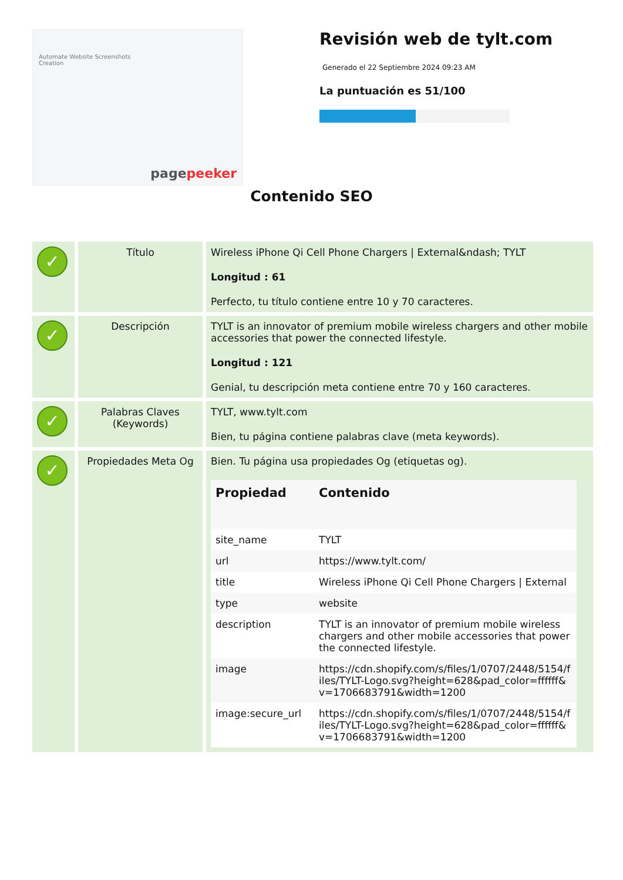Automate Website Screenshots Creation
pagepeeker
Revisión web de tylt.com
Generado el 22 Septiembre 2024 09:23 AM
La puntuación es 51/100
Contenido SEO
| ✓ | Título | Wireless iPhone Qi Cell Phone Chargers / External&ndash; TYLT Longitud : 61 Perfecto, tu título contiene entre 10 y 70 caracteres. |
| ✓ | Descripción | TYLT is an innovator of premium mobile wireless chargers and other mobile accessories that power the connected lifestyle. Longitud : 121 Genial, tu descripción meta contiene entre 70 y 160 caracteres. |
| ✓ | Palabras Claves (Keywords) | TYLT, www.tylt.com Bien, tu página contiene palabras clave (meta keywords). |
| ✓ | Propiedades Meta Og | Bien. Tu página usa propiedades Og (etiquetas og). / Propiedad / Contenido / / --- / --- / / site_name / TYLT / / url / https://www.tylt.com/ / / title / Wireless iPhone Qi Cell Phone Chargers / External / / type / website / / description / TYLT is an innovator of premium mobile wireless chargers and other mobile accessories that power the connected lifestyle. / / image / https://cdn.shopify.com/s/files/1/0707/2448/5154/files/TYLT-Logo.svg?height=628&pad_color=ffffff&v=1706683791&width=1200 / / image:secure_url / https://cdn.shopify.com/s/files/1/0707/2448/5154/files/TYLT-Logo.svg?height=628&pad_color=ffffff&v=1706683791&width=1200 / |